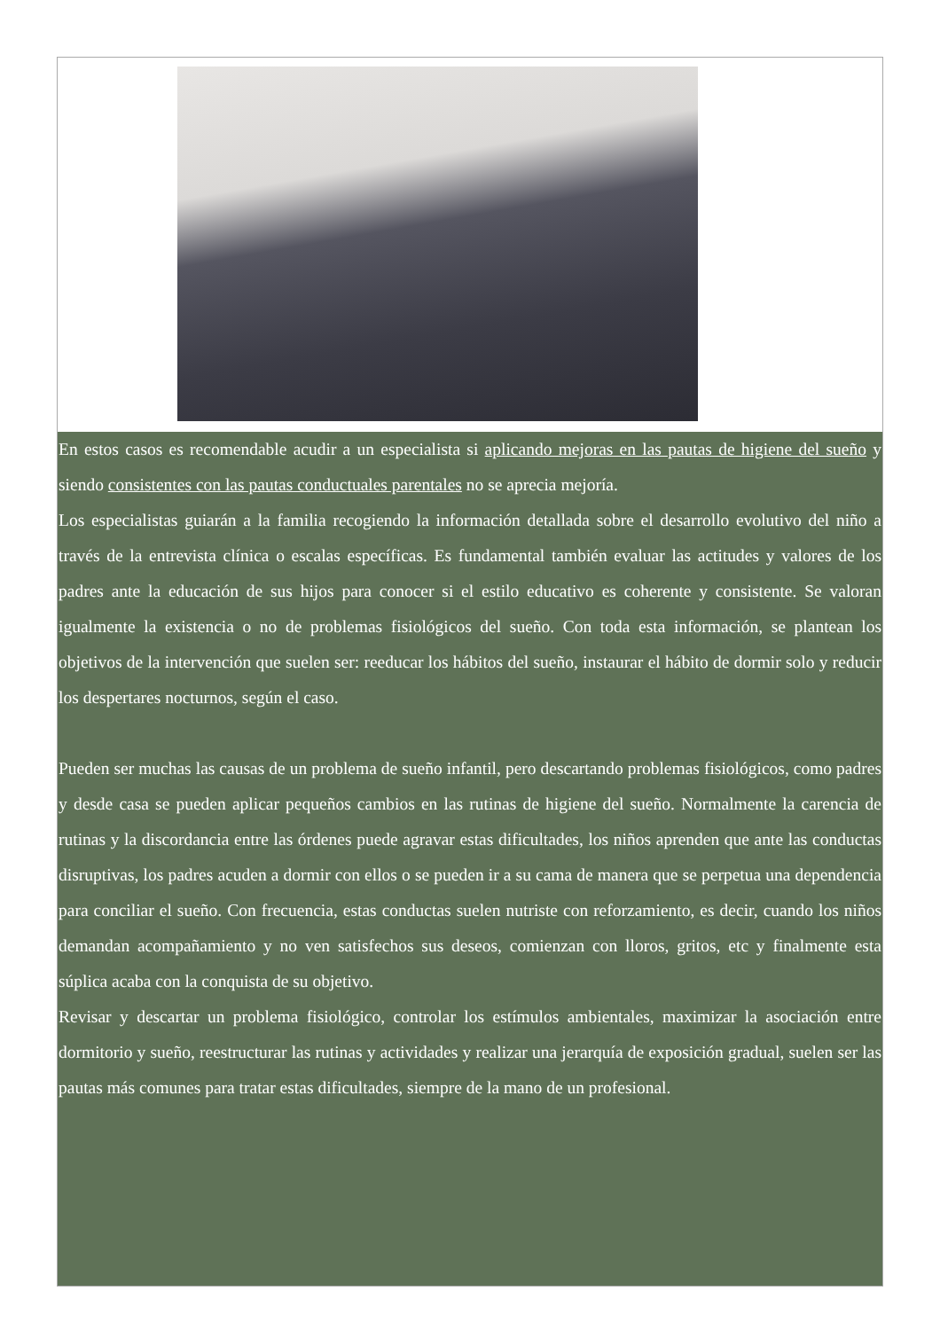En estos casos es recomendable acudir a un especialista si aplicando mejoras en las pautas de higiene del sueño y siendo consistentes con las pautas conductuales parentales no se aprecia mejoría.
Los especialistas guiarán a la familia recogiendo la información detallada sobre el desarrollo evolutivo del niño a través de la entrevista clínica o escalas específicas. Es fundamental también evaluar las actitudes y valores de los padres ante la educación de sus hijos para conocer si el estilo educativo es coherente y consistente. Se valoran igualmente la existencia o no de problemas fisiológicos del sueño. Con toda esta información, se plantean los objetivos de la intervención que suelen ser: reeducar los hábitos del sueño, instaurar el hábito de dormir solo y reducir los despertares nocturnos, según el caso.
Pueden ser muchas las causas de un problema de sueño infantil, pero descartando problemas fisiológicos, como padres y desde casa se pueden aplicar pequeños cambios en las rutinas de higiene del sueño. Normalmente la carencia de rutinas y la discordancia entre las órdenes puede agravar estas dificultades, los niños aprenden que ante las conductas disruptivas, los padres acuden a dormir con ellos o se pueden ir a su cama de manera que se perpetua una dependencia para conciliar el sueño. Con frecuencia, estas conductas suelen nutriste con reforzamiento, es decir, cuando los niños demandan acompañamiento y no ven satisfechos sus deseos, comienzan con lloros, gritos, etc y finalmente esta súplica acaba con la conquista de su objetivo.
Revisar y descartar un problema fisiológico, controlar los estímulos ambientales, maximizar la asociación entre dormitorio y sueño, reestructurar las rutinas y actividades y realizar una jerarquía de exposición gradual, suelen ser las pautas más comunes para tratar estas dificultades, siempre de la mano de un profesional.